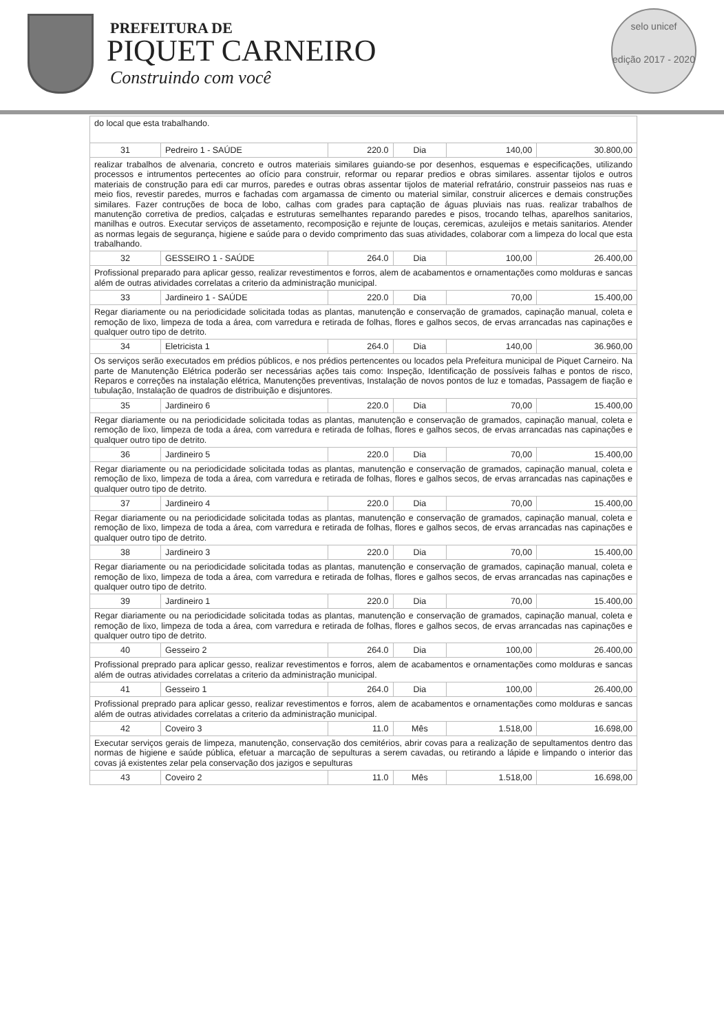PREFEITURA DE
PIQUET CARNEIRO
Construindo com você
selo unicef
edição 2017 - 2020
| do local que esta trabalhando. | | | | | |
| 31 | Pedreiro 1 - SAÚDE | 220.0 | Dia | 140,00 | 30.800,00 |
| realizar trabalhos de alvenaria, concreto e outros materiais similares guiando-se por desenhos, esquemas e especificações, utilizando processos e intrumentos pertecentes ao ofício para construir, reformar ou reparar predios e obras similares. assentar tijolos e outros materiais de construção para edi car murros, paredes e outras obras assentar tijolos de material refratário, construir passeios nas ruas e meio fios, revestir paredes, murros e fachadas com argamassa de cimento ou material similar, construir alicerces e demais construções similares. Fazer contruções de boca de lobo, calhas com grades para captação de águas pluviais nas ruas. realizar trabalhos de manutenção corretiva de predios, calçadas e estruturas semelhantes reparando paredes e pisos, trocando telhas, aparelhos sanitarios, manilhas e outros. Executar serviços de assetamento, recomposição e rejunte de louças, ceremicas, azuleijos e metais sanitarios. Atender as normas legais de segurança, higiene e saúde para o devido comprimento das suas atividades, colaborar com a limpeza do local que esta trabalhando. | | | | | |
| 32 | GESSEIRO 1 - SAÚDE | 264.0 | Dia | 100,00 | 26.400,00 |
| Profissional preparado para aplicar gesso, realizar revestimentos e forros, alem de acabamentos e ornamentações como molduras e sancas além de outras atividades correlatas a criterio da administração municipal. | | | | | |
| 33 | Jardineiro 1 - SAÚDE | 220.0 | Dia | 70,00 | 15.400,00 |
| Regar diariamente ou na periodicidade solicitada todas as plantas, manutenção e conservação de gramados, capinação manual, coleta e remoção de lixo, limpeza de toda a área, com varredura e retirada de folhas, flores e galhos secos, de ervas arrancadas nas capinações e qualquer outro tipo de detrito. | | | | | |
| 34 | Eletricista 1 | 264.0 | Dia | 140,00 | 36.960,00 |
| Os serviços serão executados em prédios públicos, e nos prédios pertencentes ou locados pela Prefeitura municipal de Piquet Carneiro. Na parte de Manutenção Elétrica poderão ser necessárias ações tais como: Inspeção, Identificação de possíveis falhas e pontos de risco, Reparos e correções na instalação elétrica, Manutenções preventivas, Instalação de novos pontos de luz e tomadas, Passagem de fiação e tubulação, Instalação de quadros de distribuição e disjuntores. | | | | | |
| 35 | Jardineiro 6 | 220.0 | Dia | 70,00 | 15.400,00 |
| Regar diariamente ou na periodicidade solicitada todas as plantas, manutenção e conservação de gramados, capinação manual, coleta e remoção de lixo, limpeza de toda a área, com varredura e retirada de folhas, flores e galhos secos, de ervas arrancadas nas capinações e qualquer outro tipo de detrito. | | | | | |
| 36 | Jardineiro 5 | 220.0 | Dia | 70,00 | 15.400,00 |
| Regar diariamente ou na periodicidade solicitada todas as plantas, manutenção e conservação de gramados, capinação manual, coleta e remoção de lixo, limpeza de toda a área, com varredura e retirada de folhas, flores e galhos secos, de ervas arrancadas nas capinações e qualquer outro tipo de detrito. | | | | | |
| 37 | Jardineiro 4 | 220.0 | Dia | 70,00 | 15.400,00 |
| Regar diariamente ou na periodicidade solicitada todas as plantas, manutenção e conservação de gramados, capinação manual, coleta e remoção de lixo, limpeza de toda a área, com varredura e retirada de folhas, flores e galhos secos, de ervas arrancadas nas capinações e qualquer outro tipo de detrito. | | | | | |
| 38 | Jardineiro 3 | 220.0 | Dia | 70,00 | 15.400,00 |
| Regar diariamente ou na periodicidade solicitada todas as plantas, manutenção e conservação de gramados, capinação manual, coleta e remoção de lixo, limpeza de toda a área, com varredura e retirada de folhas, flores e galhos secos, de ervas arrancadas nas capinações e qualquer outro tipo de detrito. | | | | | |
| 39 | Jardineiro 1 | 220.0 | Dia | 70,00 | 15.400,00 |
| Regar diariamente ou na periodicidade solicitada todas as plantas, manutenção e conservação de gramados, capinação manual, coleta e remoção de lixo, limpeza de toda a área, com varredura e retirada de folhas, flores e galhos secos, de ervas arrancadas nas capinações e qualquer outro tipo de detrito. | | | | | |
| 40 | Gesseiro 2 | 264.0 | Dia | 100,00 | 26.400,00 |
| Profissional preprado para aplicar gesso, realizar revestimentos e forros, alem de acabamentos e ornamentações como molduras e sancas além de outras atividades correlatas a criterio da administração municipal. | | | | | |
| 41 | Gesseiro 1 | 264.0 | Dia | 100,00 | 26.400,00 |
| Profissional preprado para aplicar gesso, realizar revestimentos e forros, alem de acabamentos e ornamentações como molduras e sancas além de outras atividades correlatas a criterio da administração municipal. | | | | | |
| 42 | Coveiro 3 | 11.0 | Mês | 1.518,00 | 16.698,00 |
| Executar serviços gerais de limpeza, manutenção, conservação dos cemitérios, abrir covas para a realização de sepultamentos dentro das normas de higiene e saúde pública, efetuar a marcação de sepulturas a serem cavadas, ou retirando a lápide e limpando o interior das covas já existentes zelar pela conservação dos jazigos e sepulturas | | | | | |
| 43 | Coveiro 2 | 11.0 | Mês | 1.518,00 | 16.698,00 |